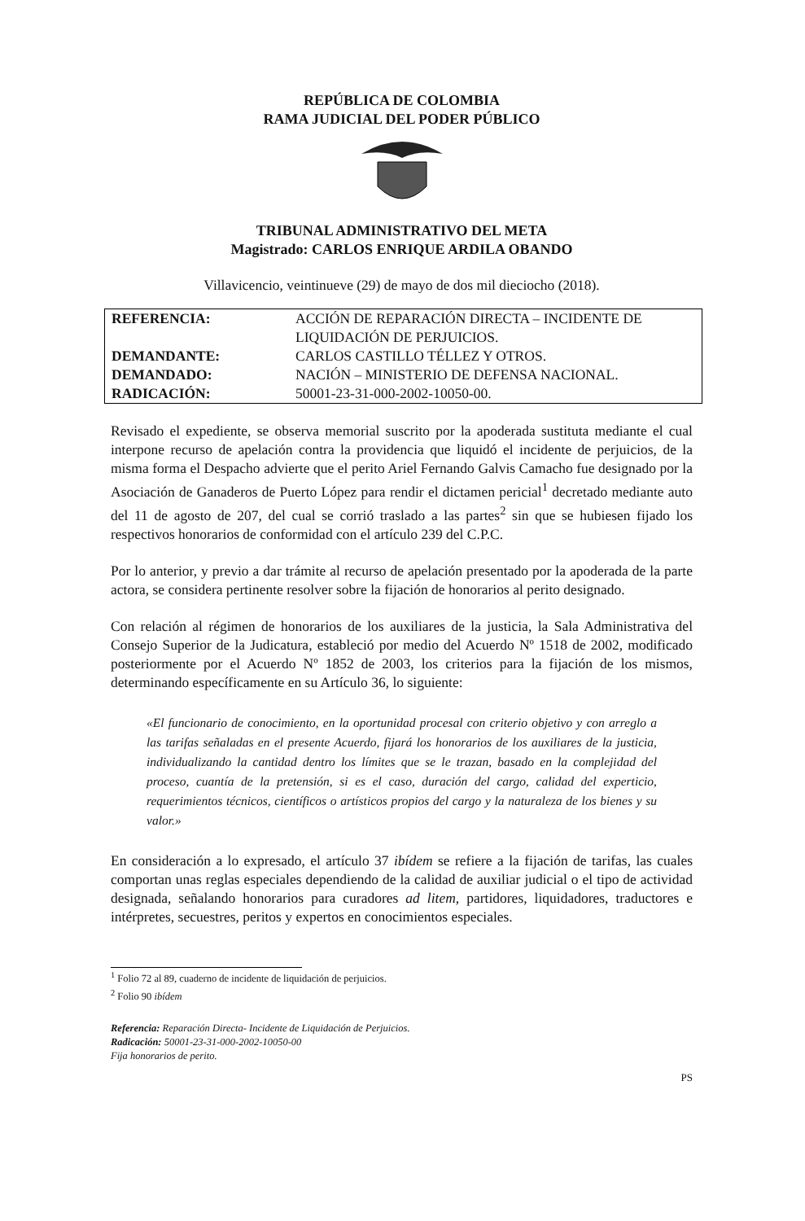REPÚBLICA DE COLOMBIA
RAMA JUDICIAL DEL PODER PÚBLICO
TRIBUNAL ADMINISTRATIVO DEL META
Magistrado: CARLOS ENRIQUE ARDILA OBANDO
Villavicencio, veintinueve (29) de mayo de dos mil dieciocho (2018).
| REFERENCIA: | ACCIÓN DE REPARACIÓN DIRECTA – INCIDENTE DE LIQUIDACIÓN DE PERJUICIOS. |
| DEMANDANTE: | CARLOS CASTILLO TÉLLEZ Y OTROS. |
| DEMANDADO: | NACIÓN – MINISTERIO DE DEFENSA NACIONAL. |
| RADICACIÓN: | 50001-23-31-000-2002-10050-00. |
Revisado el expediente, se observa memorial suscrito por la apoderada sustituta mediante el cual interpone recurso de apelación contra la providencia que liquidó el incidente de perjuicios, de la misma forma el Despacho advierte que el perito Ariel Fernando Galvis Camacho fue designado por la Asociación de Ganaderos de Puerto López para rendir el dictamen pericial<sup>1</sup> decretado mediante auto del 11 de agosto de 207, del cual se corrió traslado a las partes<sup>2</sup> sin que se hubiesen fijado los respectivos honorarios de conformidad con el artículo 239 del C.P.C.
Por lo anterior, y previo a dar trámite al recurso de apelación presentado por la apoderada de la parte actora, se considera pertinente resolver sobre la fijación de honorarios al perito designado.
Con relación al régimen de honorarios de los auxiliares de la justicia, la Sala Administrativa del Consejo Superior de la Judicatura, estableció por medio del Acuerdo Nº 1518 de 2002, modificado posteriormente por el Acuerdo Nº 1852 de 2003, los criterios para la fijación de los mismos, determinando específicamente en su Artículo 36, lo siguiente:
«El funcionario de conocimiento, en la oportunidad procesal con criterio objetivo y con arreglo a las tarifas señaladas en el presente Acuerdo, fijará los honorarios de los auxiliares de la justicia, individualizando la cantidad dentro los límites que se le trazan, basado en la complejidad del proceso, cuantía de la pretensión, si es el caso, duración del cargo, calidad del experticio, requerimientos técnicos, científicos o artísticos propios del cargo y la naturaleza de los bienes y su valor.»
En consideración a lo expresado, el artículo 37 ibídem se refiere a la fijación de tarifas, las cuales comportan unas reglas especiales dependiendo de la calidad de auxiliar judicial o el tipo de actividad designada, señalando honorarios para curadores ad litem, partidores, liquidadores, traductores e intérpretes, secuestres, peritos y expertos en conocimientos especiales.
<sup>1</sup> Folio 72 al 89, cuaderno de incidente de liquidación de perjuicios.
<sup>2</sup> Folio 90 ibídem
Referencia: Reparación Directa- Incidente de Liquidación de Perjuicios.
Radicación: 50001-23-31-000-2002-10050-00
Fija honorarios de perito.
PS